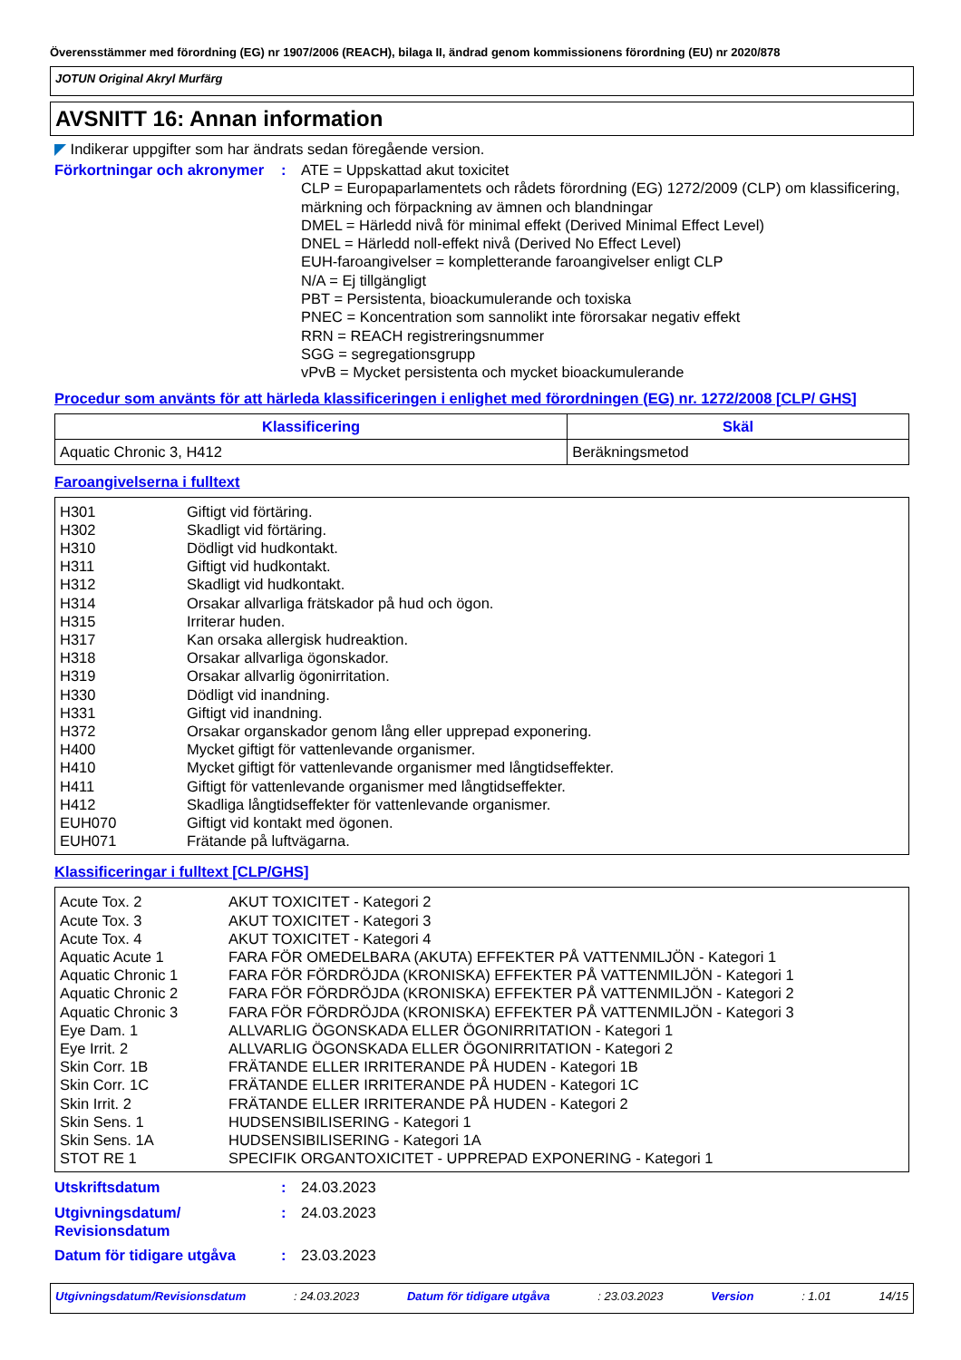Överensstämmer med förordning (EG) nr 1907/2006 (REACH), bilaga II, ändrad genom kommissionens förordning (EU) nr 2020/878
JOTUN Original Akryl Murfärg
AVSNITT 16: Annan information
◤ Indikerar uppgifter som har ändrats sedan föregående version.
Förkortningar och akronymer
: ATE = Uppskattad akut toxicitet
CLP = Europaparlamentets och rådets förordning (EG) 1272/2009 (CLP) om klassificering, märkning och förpackning av ämnen och blandningar
DMEL = Härledd nivå för minimal effekt (Derived Minimal Effect Level)
DNEL = Härledd noll-effekt nivå (Derived No Effect Level)
EUH-faroangivelser = kompletterande faroangivelser enligt CLP
N/A = Ej tillgängligt
PBT = Persistenta, bioackumulerande och toxiska
PNEC = Koncentration som sannolikt inte förorsakar negativ effekt
RRN = REACH registreringsnummer
SGG = segregationsgrupp
vPvB = Mycket persistenta och mycket bioackumulerande
Procedur som använts för att härleda klassificeringen i enlighet med förordningen (EG) nr. 1272/2008 [CLP/ GHS]
| Klassificering | Skäl |
| --- | --- |
| Aquatic Chronic 3, H412 | Beräkningsmetod |
Faroangivelserna i fulltext
| H301 | Giftigt vid förtäring. |
| H302 | Skadligt vid förtäring. |
| H310 | Dödligt vid hudkontakt. |
| H311 | Giftigt vid hudkontakt. |
| H312 | Skadligt vid hudkontakt. |
| H314 | Orsakar allvarliga frätskador på hud och ögon. |
| H315 | Irriterar huden. |
| H317 | Kan orsaka allergisk hudreaktion. |
| H318 | Orsakar allvarliga ögonskador. |
| H319 | Orsakar allvarlig ögonirritation. |
| H330 | Dödligt vid inandning. |
| H331 | Giftigt vid inandning. |
| H372 | Orsakar organskador genom lång eller upprepad exponering. |
| H400 | Mycket giftigt för vattenlevande organismer. |
| H410 | Mycket giftigt för vattenlevande organismer med långtidseffekter. |
| H411 | Giftigt för vattenlevande organismer med långtidseffekter. |
| H412 | Skadliga långtidseffekter för vattenlevande organismer. |
| EUH070 | Giftigt vid kontakt med ögonen. |
| EUH071 | Frätande på luftvägarna. |
Klassificeringar i fulltext [CLP/GHS]
| Acute Tox. 2 | AKUT TOXICITET - Kategori 2 |
| Acute Tox. 3 | AKUT TOXICITET - Kategori 3 |
| Acute Tox. 4 | AKUT TOXICITET - Kategori 4 |
| Aquatic Acute 1 | FARA FÖR OMEDELBARA (AKUTA) EFFEKTER PÅ VATTENMILJÖN - Kategori 1 |
| Aquatic Chronic 1 | FARA FÖR FÖRDRÖJDA (KRONISKA) EFFEKTER PÅ VATTENMILJÖN - Kategori 1 |
| Aquatic Chronic 2 | FARA FÖR FÖRDRÖJDA (KRONISKA) EFFEKTER PÅ VATTENMILJÖN - Kategori 2 |
| Aquatic Chronic 3 | FARA FÖR FÖRDRÖJDA (KRONISKA) EFFEKTER PÅ VATTENMILJÖN - Kategori 3 |
| Eye Dam. 1 | ALLVARLIG ÖGONSKADA ELLER ÖGONIRRITATION - Kategori 1 |
| Eye Irrit. 2 | ALLVARLIG ÖGONSKADA ELLER ÖGONIRRITATION - Kategori 2 |
| Skin Corr. 1B | FRÄTANDE ELLER IRRITERANDE PÅ HUDEN - Kategori 1B |
| Skin Corr. 1C | FRÄTANDE ELLER IRRITERANDE PÅ HUDEN - Kategori 1C |
| Skin Irrit. 2 | FRÄTANDE ELLER IRRITERANDE PÅ HUDEN - Kategori 2 |
| Skin Sens. 1 | HUDSENSIBILISERING - Kategori 1 |
| Skin Sens. 1A | HUDSENSIBILISERING - Kategori 1A |
| STOT RE 1 | SPECIFIK ORGANTOXICITET - UPPREPAD EXPONERING - Kategori 1 |
Utskriftsdatum : 24.03.2023
Utgivningsdatum/ Revisionsdatum
: 24.03.2023
Datum för tidigare utgåva : 23.03.2023
Utgivningsdatum/Revisionsdatum: 24.03.2023 Datum för tidigare utgåva: 23.03.2023 Version: 1.01 14/15